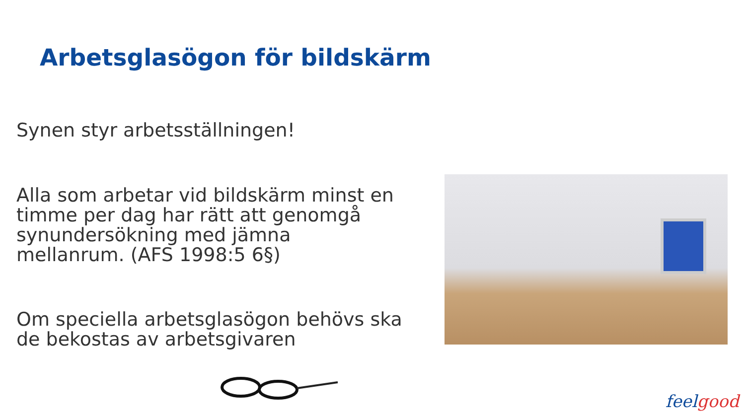Arbetsglasögon för bildskärm
Synen styr arbetsställningen!
Alla som arbetar vid bildskärm minst en timme per dag har rätt att genomgå synundersökning med jämna mellanrum. (AFS 1998:5 6§)
Om speciella arbetsglasögon behövs ska de bekostas av arbetsgivaren
feel good